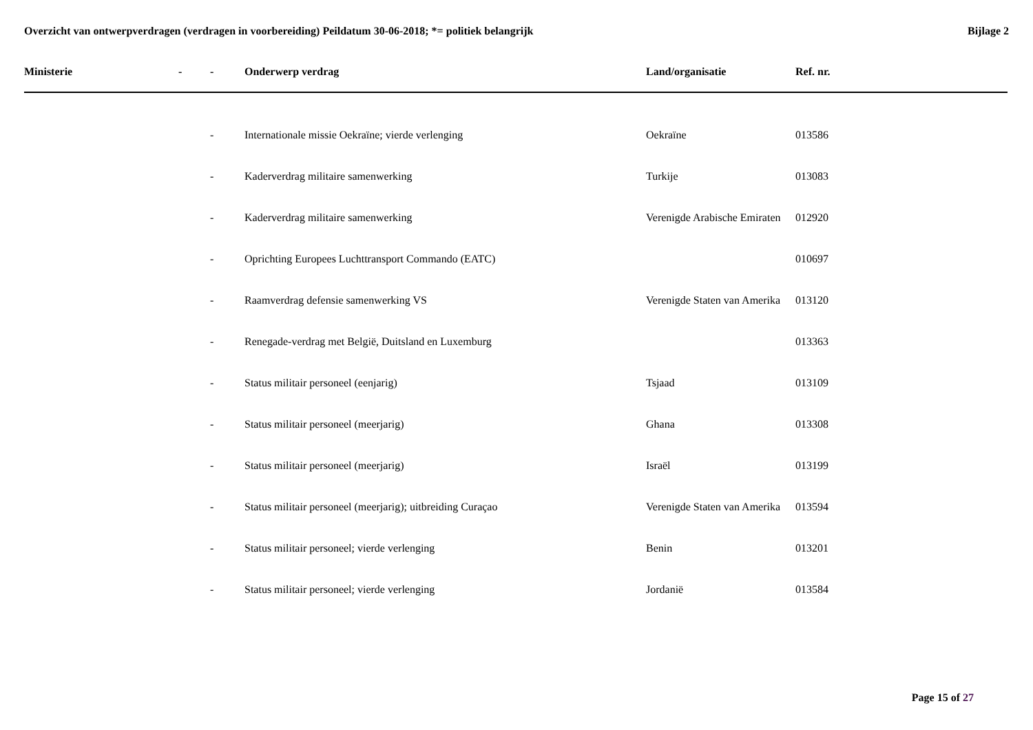Overzicht van ontwerpverdragen (verdragen in voorbereiding) Peildatum 30-06-2018; *= politiek belangrijk
Bijlage 2
| Ministerie | - | - | Onderwerp verdrag | Land/organisatie | Ref. nr. |
| --- | --- | --- | --- | --- | --- |
| | | - | Internationale missie Oekraïne; vierde verlenging | Oekraïne | 013586 |
| | | - | Kaderverdrag militaire samenwerking | Turkije | 013083 |
| | | - | Kaderverdrag militaire samenwerking | Verenigde Arabische Emiraten | 012920 |
| | | - | Oprichting Europees Luchttransport Commando (EATC) | | 010697 |
| | | - | Raamverdrag defensie samenwerking VS | Verenigde Staten van Amerika | 013120 |
| | | - | Renegade-verdrag met België, Duitsland en Luxemburg | | 013363 |
| | | - | Status militair personeel (eenjarig) | Tsjaad | 013109 |
| | | - | Status militair personeel (meerjarig) | Ghana | 013308 |
| | | - | Status militair personeel (meerjarig) | Israël | 013199 |
| | | - | Status militair personeel (meerjarig); uitbreiding Curaçao | Verenigde Staten van Amerika | 013594 |
| | | - | Status militair personeel; vierde verlenging | Benin | 013201 |
| | | - | Status militair personeel; vierde verlenging | Jordanië | 013584 |
Page 15 of 27